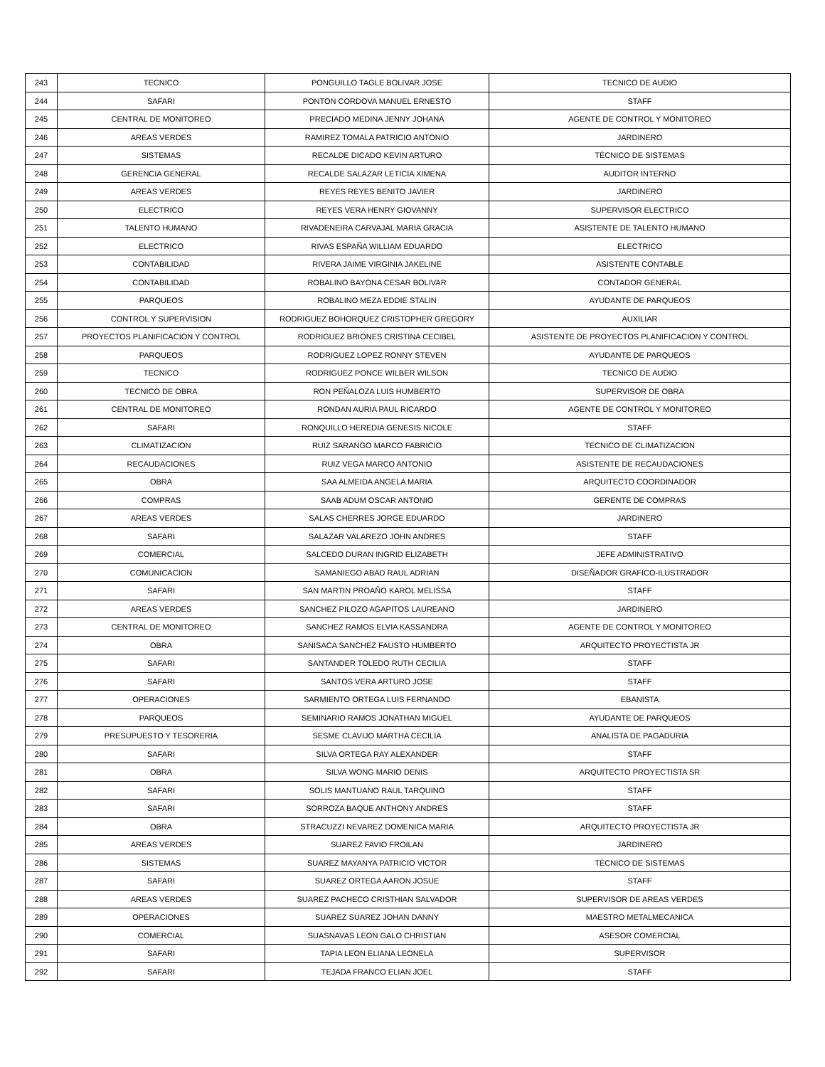| 243 | TECNICO | PONGUILLO TAGLE BOLIVAR JOSE | TECNICO DE AUDIO |
| 244 | SAFARI | PONTON CORDOVA MANUEL ERNESTO | STAFF |
| 245 | CENTRAL DE MONITOREO | PRECIADO MEDINA JENNY JOHANA | AGENTE DE CONTROL Y MONITOREO |
| 246 | AREAS VERDES | RAMIREZ TOMALA PATRICIO ANTONIO | JARDINERO |
| 247 | SISTEMAS | RECALDE DICADO KEVIN ARTURO | TÉCNICO DE SISTEMAS |
| 248 | GERENCIA GENERAL | RECALDE SALAZAR LETICIA XIMENA | AUDITOR INTERNO |
| 249 | AREAS VERDES | REYES REYES BENITO JAVIER | JARDINERO |
| 250 | ELECTRICO | REYES VERA HENRY GIOVANNY | SUPERVISOR ELECTRICO |
| 251 | TALENTO HUMANO | RIVADENEIRA CARVAJAL MARIA GRACIA | ASISTENTE DE TALENTO HUMANO |
| 252 | ELECTRICO | RIVAS ESPAÑA WILLIAM EDUARDO | ELECTRICO |
| 253 | CONTABILIDAD | RIVERA JAIME VIRGINIA JAKELINE | ASISTENTE CONTABLE |
| 254 | CONTABILIDAD | ROBALINO BAYONA CESAR BOLIVAR | CONTADOR GENERAL |
| 255 | PARQUEOS | ROBALINO MEZA EDDIE STALIN | AYUDANTE DE PARQUEOS |
| 256 | CONTROL Y SUPERVISION | RODRIGUEZ BOHORQUEZ CRISTOPHER GREGORY | AUXILIAR |
| 257 | PROYECTOS PLANIFICACION Y CONTROL | RODRIGUEZ BRIONES CRISTINA CECIBEL | ASISTENTE DE PROYECTOS PLANIFICACION Y CONTROL |
| 258 | PARQUEOS | RODRIGUEZ LOPEZ RONNY STEVEN | AYUDANTE DE PARQUEOS |
| 259 | TECNICO | RODRIGUEZ PONCE WILBER WILSON | TECNICO DE AUDIO |
| 260 | TECNICO DE OBRA | RON PEÑALOZA LUIS HUMBERTO | SUPERVISOR DE OBRA |
| 261 | CENTRAL DE MONITOREO | RONDAN AURIA PAUL RICARDO | AGENTE DE CONTROL Y MONITOREO |
| 262 | SAFARI | RONQUILLO HEREDIA GENESIS NICOLE | STAFF |
| 263 | CLIMATIZACION | RUIZ SARANGO MARCO FABRICIO | TECNICO DE CLIMATIZACION |
| 264 | RECAUDACIONES | RUIZ VEGA MARCO ANTONIO | ASISTENTE DE RECAUDACIONES |
| 265 | OBRA | SAA ALMEIDA ANGELA MARIA | ARQUITECTO COORDINADOR |
| 266 | COMPRAS | SAAB ADUM OSCAR ANTONIO | GERENTE DE COMPRAS |
| 267 | AREAS VERDES | SALAS CHERRES JORGE EDUARDO | JARDINERO |
| 268 | SAFARI | SALAZAR VALAREZO JOHN ANDRES | STAFF |
| 269 | COMERCIAL | SALCEDO DURAN INGRID ELIZABETH | JEFE ADMINISTRATIVO |
| 270 | COMUNICACION | SAMANIEGO ABAD RAUL ADRIAN | DISEÑADOR GRAFICO-ILUSTRADOR |
| 271 | SAFARI | SAN MARTIN PROAÑO KAROL MELISSA | STAFF |
| 272 | AREAS VERDES | SANCHEZ PILOZO AGAPITOS LAUREANO | JARDINERO |
| 273 | CENTRAL DE MONITOREO | SANCHEZ RAMOS ELVIA KASSANDRA | AGENTE DE CONTROL Y MONITOREO |
| 274 | OBRA | SANISACA SANCHEZ FAUSTO HUMBERTO | ARQUITECTO PROYECTISTA JR |
| 275 | SAFARI | SANTANDER TOLEDO RUTH CECILIA | STAFF |
| 276 | SAFARI | SANTOS VERA ARTURO JOSE | STAFF |
| 277 | OPERACIONES | SARMIENTO ORTEGA LUIS FERNANDO | EBANISTA |
| 278 | PARQUEOS | SEMINARIO RAMOS JONATHAN MIGUEL | AYUDANTE DE PARQUEOS |
| 279 | PRESUPUESTO Y TESORERIA | SESME CLAVIJO MARTHA CECILIA | ANALISTA DE PAGADURIA |
| 280 | SAFARI | SILVA ORTEGA RAY ALEXANDER | STAFF |
| 281 | OBRA | SILVA WONG MARIO DENIS | ARQUITECTO PROYECTISTA SR |
| 282 | SAFARI | SOLIS MANTUANO RAUL TARQUINO | STAFF |
| 283 | SAFARI | SORROZA BAQUE ANTHONY ANDRES | STAFF |
| 284 | OBRA | STRACUZZI NEVAREZ DOMENICA MARIA | ARQUITECTO PROYECTISTA JR |
| 285 | AREAS VERDES | SUAREZ FAVIO FROILAN | JARDINERO |
| 286 | SISTEMAS | SUAREZ MAYANYA PATRICIO VICTOR | TÉCNICO DE SISTEMAS |
| 287 | SAFARI | SUAREZ ORTEGA AARON JOSUE | STAFF |
| 288 | AREAS VERDES | SUAREZ PACHECO CRISTHIAN SALVADOR | SUPERVISOR DE AREAS VERDES |
| 289 | OPERACIONES | SUAREZ SUAREZ JOHAN DANNY | MAESTRO METALMECANICA |
| 290 | COMERCIAL | SUASNAVAS LEON GALO CHRISTIAN | ASESOR COMERCIAL |
| 291 | SAFARI | TAPIA LEON ELIANA LEONELA | SUPERVISOR |
| 292 | SAFARI | TEJADA FRANCO ELIAN JOEL | STAFF |